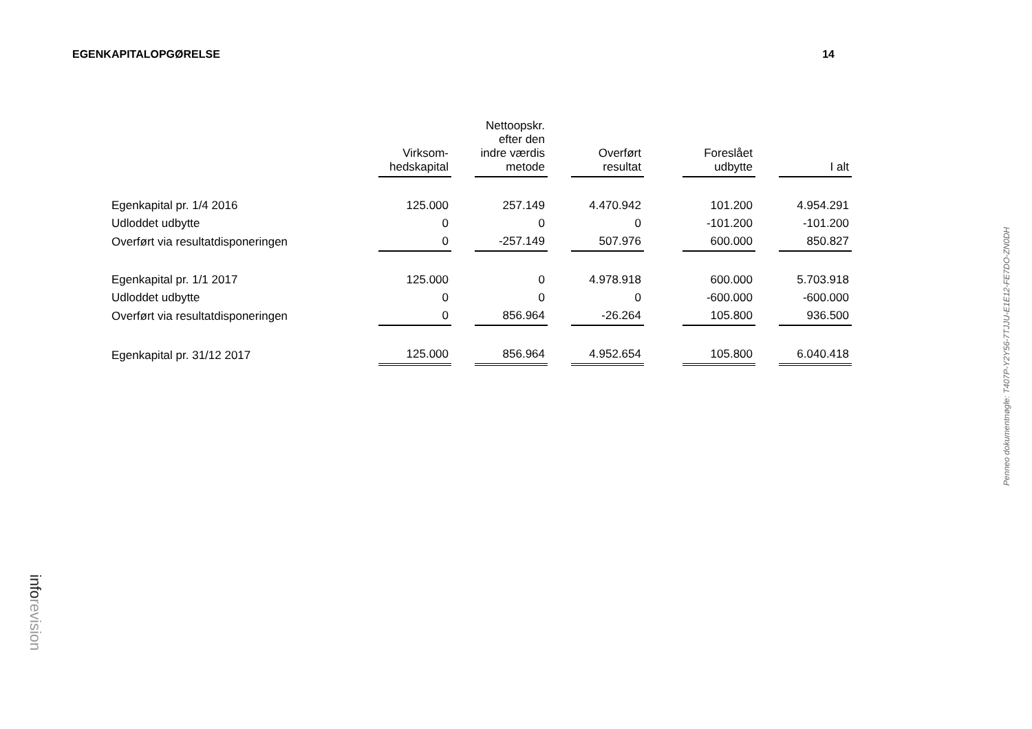EGENKAPITALOPGØRELSE 14
| | Virksom- hedskapital | | Nettoopskr. efter den indre værdis metode | | Overført resultat | | Foreslået udbytte | | I alt |
| --- | --- | --- | --- | --- | --- | --- | --- | --- | --- |
| Egenkapital pr. 1/4 2016 | 125.000 | | 257.149 | | 4.470.942 | | 101.200 | | 4.954.291 |
| Udloddet udbytte | 0 | | 0 | | 0 | | -101.200 | | -101.200 |
| Overført via resultatdisponeringen | 0 | | -257.149 | | 507.976 | | 600.000 | | 850.827 |
| Egenkapital pr. 1/1 2017 | 125.000 | | 0 | | 4.978.918 | | 600.000 | | 5.703.918 |
| Udloddet udbytte | 0 | | 0 | | 0 | | -600.000 | | -600.000 |
| Overført via resultatdisponeringen | 0 | | 856.964 | | -26.264 | | 105.800 | | 936.500 |
| Egenkapital pr. 31/12 2017 | 125.000 | | 856.964 | | 4.952.654 | | 105.800 | | 6.040.418 |
Penneo dokumentnøgle: T407P-Y2Y56-7TJJU-E1E12-FE7DO-ZN0DH
inforevision